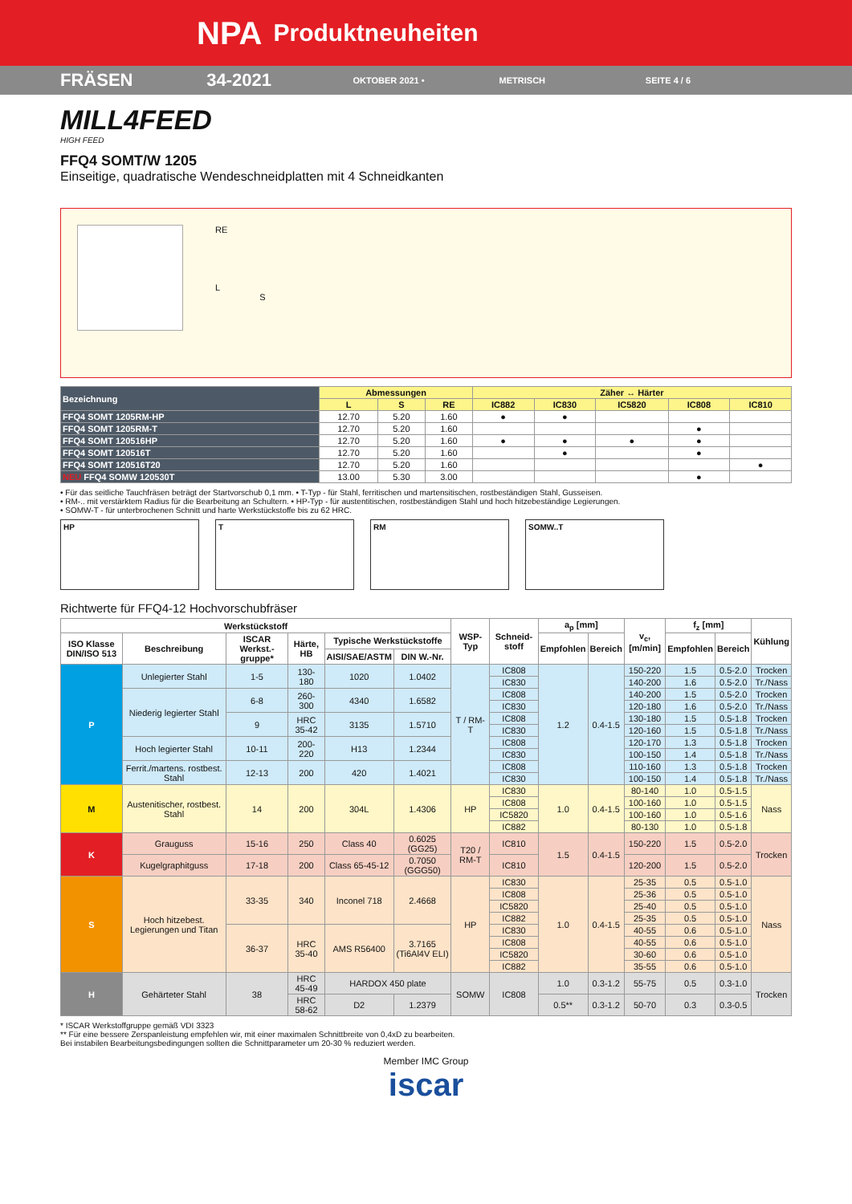NPA Produktneuheiten
FRÄSEN 34-2021
OKTOBER 2021 • METRISCH SEITE 4 / 6
MILL4FEED
HIGH FEED
FFQ4 SOMT/W 1205
Einseitige, quadratische Wendeschneidplatten mit 4 Schneidkanten
RE
L
S
| Bezeichnung | Abmessungen | | | Zäher ↔ Härter | | | | |
| --- | --- | --- | --- | --- | --- | --- | --- | --- |
| | L | S | RE | IC882 | IC830 | IC5820 | IC808 | IC810 |
| FFQ4 SOMT 1205RM-HP | 12.70 | 5.20 | 1.60 | ● | ● | | | |
| FFQ4 SOMT 1205RM-T | 12.70 | 5.20 | 1.60 | | | | ● | |
| FFQ4 SOMT 120516HP | 12.70 | 5.20 | 1.60 | ● | ● | ● | ● | |
| FFQ4 SOMT 120516T | 12.70 | 5.20 | 1.60 | | ● | | ● | |
| FFQ4 SOMT 120516T20 | 12.70 | 5.20 | 1.60 | | | | | ● |
| NEU FFQ4 SOMW 120530T | 13.00 | 5.30 | 3.00 | | | | ● | |
• Für das seitliche Tauchfräsen beträgt der Startvorschub 0,1 mm. • T-Typ - für Stahl, ferritischen und martensitischen, rostbeständigen Stahl, Gusseisen.
• RM-.. mit verstärktem Radius für die Bearbeitung an Schultern. • HP-Typ - für austentitischen, rostbeständigen Stahl und hoch hitzebeständige Legierungen.
• SOMW-T - für unterbrochenen Schnitt und harte Werkstückstoffe bis zu 62 HRC.
HP T RM SOMW..T
Richtwerte für FFQ4-12 Hochvorschubfräser
| Werkstückstoff | | | | | | WSP-Typ | Schneid-stoff | a<sub>p</sub> [mm] | | v<sub>c</sub>, [m/min] | f<sub>z</sub> [mm] | | Kühlung |
| --- | --- | --- | --- | --- | --- | --- | --- | --- | --- | --- | --- | --- | --- |
| ISO Klasse DIN/ISO 513 | Beschreibung | ISCAR Werkst.-gruppe* | Härte, HB | Typische Werkstückstoffe | | | | Empfohlen | Bereich | | Empfohlen | Bereich | |
| | | | | AISI/SAE/ASTM | DIN W.-Nr. | | | | | | | | |
| P | Unlegierter Stahl | 1-5 | 130-180 | 1020 | 1.0402 | T / RM-T | IC808 | 1.2 | 0.4-1.5 | 150-220 | 1.5 | 0.5-2.0 | Trocken |
| | | | | | | | IC830 | | | 140-200 | 1.6 | 0.5-2.0 | Tr./Nass |
| | Niederig legierter Stahl | 6-8 | 260-300 | 4340 | 1.6582 | | IC808 | | | 140-200 | 1.5 | 0.5-2.0 | Trocken |
| | | | | | | | IC830 | | | 120-180 | 1.6 | 0.5-2.0 | Tr./Nass |
| | | 9 | HRC 35-42 | 3135 | 1.5710 | | IC808 | | | 130-180 | 1.5 | 0.5-1.8 | Trocken |
| | | | | | | | IC830 | | | 120-160 | 1.5 | 0.5-1.8 | Tr./Nass |
| | Hoch legierter Stahl | 10-11 | 200-220 | H13 | 1.2344 | | IC808 | | | 120-170 | 1.3 | 0.5-1.8 | Trocken |
| | | | | | | | IC830 | | | 100-150 | 1.4 | 0.5-1.8 | Tr./Nass |
| | Ferrit./martens. rostbest. Stahl | 12-13 | 200 | 420 | 1.4021 | | IC808 | | | 110-160 | 1.3 | 0.5-1.8 | Trocken |
| | | | | | | | IC830 | | | 100-150 | 1.4 | 0.5-1.8 | Tr./Nass |
| M | Austenitischer, rostbest. Stahl | 14 | 200 | 304L | 1.4306 | HP | IC830 | 1.0 | 0.4-1.5 | 80-140 | 1.0 | 0.5-1.5 | Nass |
| | | | | | | | IC808 | | | 100-160 | 1.0 | 0.5-1.5 | |
| | | | | | | | IC5820 | | | 100-160 | 1.0 | 0.5-1.6 | |
| | | | | | | | IC882 | | | 80-130 | 1.0 | 0.5-1.8 | |
| K | Grauguss | 15-16 | 250 | Class 40 | 0.6025 (GG25) | T20 / RM-T | IC810 | 1.5 | 0.4-1.5 | 150-220 | 1.5 | 0.5-2.0 | Trocken |
| | Kugelgraphitguss | 17-18 | 200 | Class 65-45-12 | 0.7050 (GGG50) | | IC810 | | | 120-200 | 1.5 | 0.5-2.0 | |
| S | Hoch hitzebest. Legierungen und Titan | 33-35 | 340 | Inconel 718 | 2.4668 | HP | IC830 | 1.0 | 0.4-1.5 | 25-35 | 0.5 | 0.5-1.0 | Nass |
| | | | | | | | IC808 | | | 25-36 | 0.5 | 0.5-1.0 | |
| | | | | | | | IC5820 | | | 25-40 | 0.5 | 0.5-1.0 | |
| | | | | | | | IC882 | | | 25-35 | 0.5 | 0.5-1.0 | |
| | | 36-37 | HRC 35-40 | AMS R56400 | 3.7165 (Ti6Al4V ELI) | | IC830 | | | 40-55 | 0.6 | 0.5-1.0 | |
| | | | | | | | IC808 | | | 40-55 | 0.6 | 0.5-1.0 | |
| | | | | | | | IC5820 | | | 30-60 | 0.6 | 0.5-1.0 | |
| | | | | | | | IC882 | | | 35-55 | 0.6 | 0.5-1.0 | |
| H | Gehärteter Stahl | 38 | HRC 45-49 | HARDOX 450 plate | | SOMW | IC808 | 1.0 | 0.3-1.2 | 55-75 | 0.5 | 0.3-1.0 | Trocken |
| | | | HRC 58-62 | D2 | 1.2379 | | | 0.5** | 0.3-1.2 | 50-70 | 0.3 | 0.3-0.5 | |
* ISCAR Werkstoffgruppe gemäß VDI 3323
** Für eine bessere Zerspanleistung empfehlen wir, mit einer maximalen Schnittbreite von 0,4xD zu bearbeiten.
Bei instabilen Bearbeitungsbedingungen sollten die Schnittparameter um 20-30 % reduziert werden.
Member IMC Group
iscar